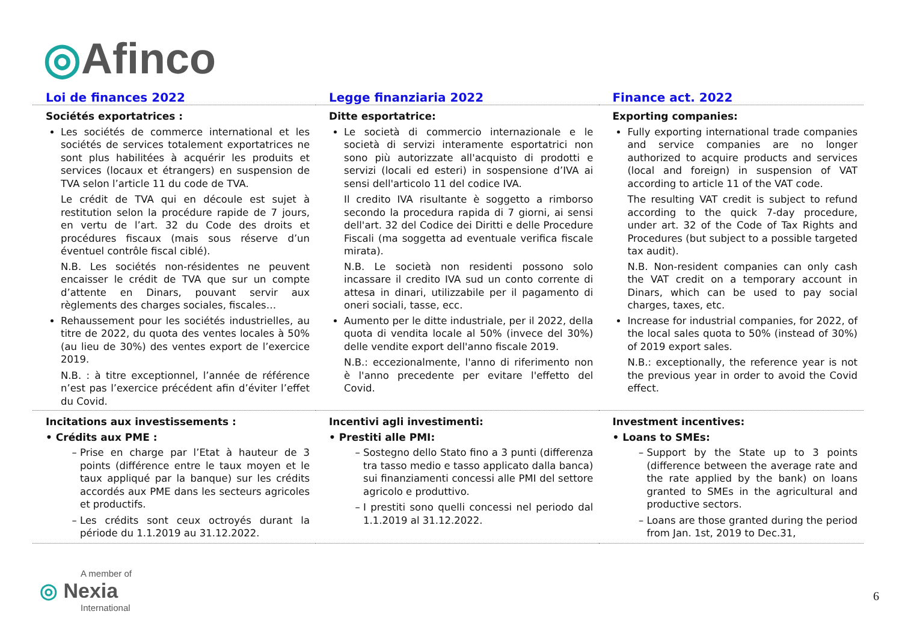◎Afinco
| Loi de finances 2022 | Legge finanziaria 2022 | Finance act. 2022 |
| --- | --- | --- |
| Sociétés exportatrices : Les sociétés de commerce international et les sociétés de services totalement exportatrices ne sont plus habilitées à acquérir les produits et services (locaux et étrangers) en suspension de TVA selon l’article 11 du code de TVA. Le crédit de TVA qui en découle est sujet à restitution selon la procédure rapide de 7 jours, en vertu de l’art. 32 du Code des droits et procédures fiscaux (mais sous réserve d’un éventuel contrôle fiscal ciblé). N.B. Les sociétés non-résidentes ne peuvent encaisser le crédit de TVA que sur un compte d’attente en Dinars, pouvant servir aux règlements des charges sociales, fiscales… Rehaussement pour les sociétés industrielles, au titre de 2022, du quota des ventes locales à 50% (au lieu de 30%) des ventes export de l’exercice 2019. N.B. : à titre exceptionnel, l’année de référence n’est pas l’exercice précédent afin d’éviter l’effet du Covid. | Ditte esportatrice: Le società di commercio internazionale e le società di servizi interamente esportatrici non sono più autorizzate all'acquisto di prodotti e servizi (locali ed esteri) in sospensione d’IVA ai sensi dell'articolo 11 del codice IVA. Il credito IVA risultante è soggetto a rimborso secondo la procedura rapida di 7 giorni, ai sensi dell'art. 32 del Codice dei Diritti e delle Procedure Fiscali (ma soggetta ad eventuale verifica fiscale mirata). N.B. Le società non residenti possono solo incassare il credito IVA sud un conto corrente di attesa in dinari, utilizzabile per il pagamento di oneri sociali, tasse, ecc. Aumento per le ditte industriale, per il 2022, della quota di vendita locale al 50% (invece del 30%) delle vendite export dell'anno fiscale 2019. N.B.: eccezionalmente, l'anno di riferimento non è l'anno precedente per evitare l'effetto del Covid. | Exporting companies: Fully exporting international trade companies and service companies are no longer authorized to acquire products and services (local and foreign) in suspension of VAT according to article 11 of the VAT code. The resulting VAT credit is subject to refund according to the quick 7-day procedure, under art. 32 of the Code of Tax Rights and Procedures (but subject to a possible targeted tax audit). N.B. Non-resident companies can only cash the VAT credit on a temporary account in Dinars, which can be used to pay social charges, taxes, etc. Increase for industrial companies, for 2022, of the local sales quota to 50% (instead of 30%) of 2019 export sales. N.B.: exceptionally, the reference year is not the previous year in order to avoid the Covid effect. |
| Incitations aux investissements : • Crédits aux PME : Prise en charge par l’Etat à hauteur de 3 points (différence entre le taux moyen et le taux appliqué par la banque) sur les crédits accordés aux PME dans les secteurs agricoles et productifs. Les crédits sont ceux octroyés durant la période du 1.1.2019 au 31.12.2022. | Incentivi agli investimenti: • Prestiti alle PMI: Sostegno dello Stato fino a 3 punti (differenza tra tasso medio e tasso applicato dalla banca) sui finanziamenti concessi alle PMI del settore agricolo e produttivo. I prestiti sono quelli concessi nel periodo dal 1.1.2019 al 31.12.2022. | Investment incentives: • Loans to SMEs: Support by the State up to 3 points (difference between the average rate and the rate applied by the bank) on loans granted to SMEs in the agricultural and productive sectors. Loans are those granted during the period from Jan. 1st, 2019 to Dec.31, |
A member of
◎ Nexia
International
6